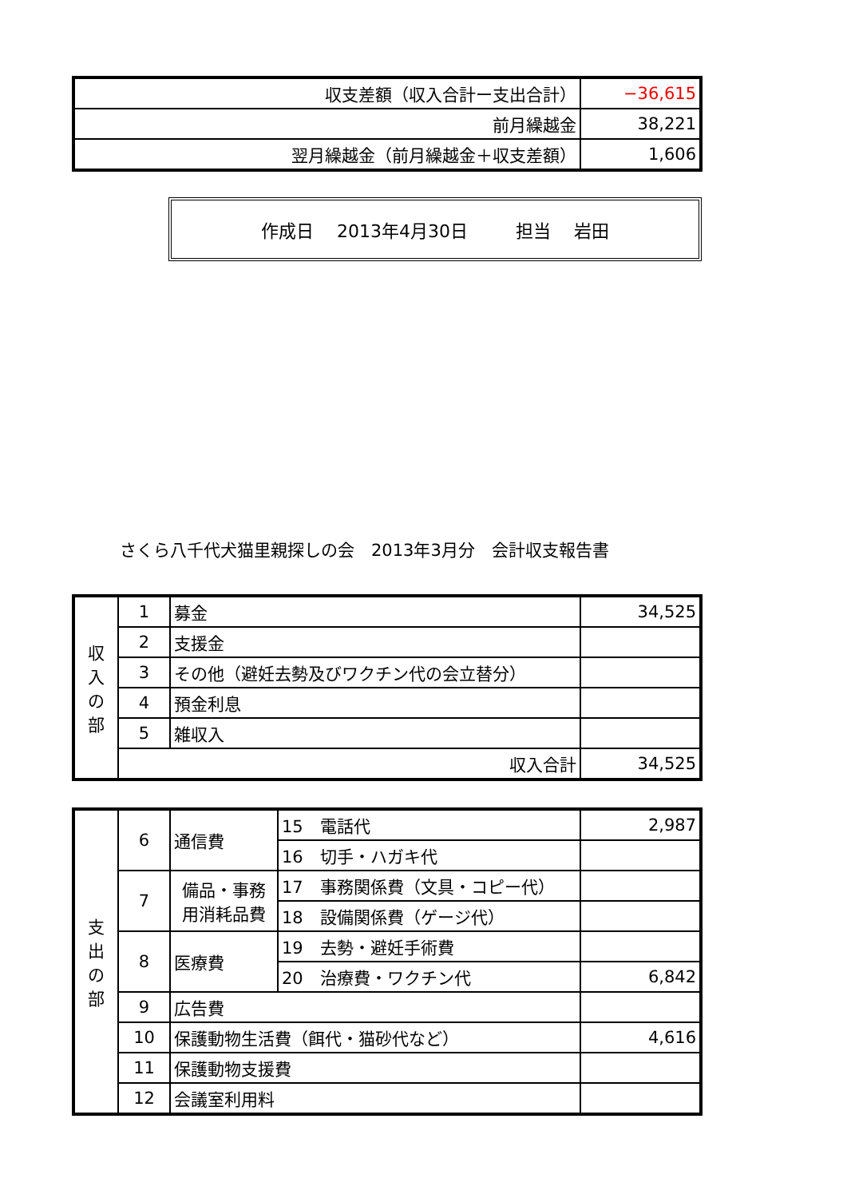| 収支差額（収入合計ー支出合計） | −36,615 |
| 前月繰越金 | 38,221 |
| 翌月繰越金（前月繰越金＋収支差額） | 1,606 |
作成日　 2013年4月30日 担当　 岩田
さくら八千代犬猫里親探しの会　2013年3月分　会計収支報告書
| 収 入 の 部 | 1 | 募金 | 34,525 |
| | 2 | 支援金 | |
| | 3 | その他（避妊去勢及びワクチン代の会立替分） | |
| | 4 | 預金利息 | |
| | 5 | 雑収入 | |
| | 収入合計 | | 34,525 |
| 支 出 の 部 | 6 | 通信費 | 15 電話代 | 2,987 |
| | | | 16 切手・ハガキ代 | |
| | 7 | 備品・事務用消耗品費 | 17 事務関係費（文具・コピー代） | |
| | | | 18 設備関係費（ゲージ代） | |
| | 8 | 医療費 | 19 去勢・避妊手術費 | |
| | | | 20 治療費・ワクチン代 | 6,842 |
| | 9 | 広告費 | | |
| | 10 | 保護動物生活費（餌代・猫砂代など） | | 4,616 |
| | 11 | 保護動物支援費 | | |
| | 12 | 会議室利用料 | | |